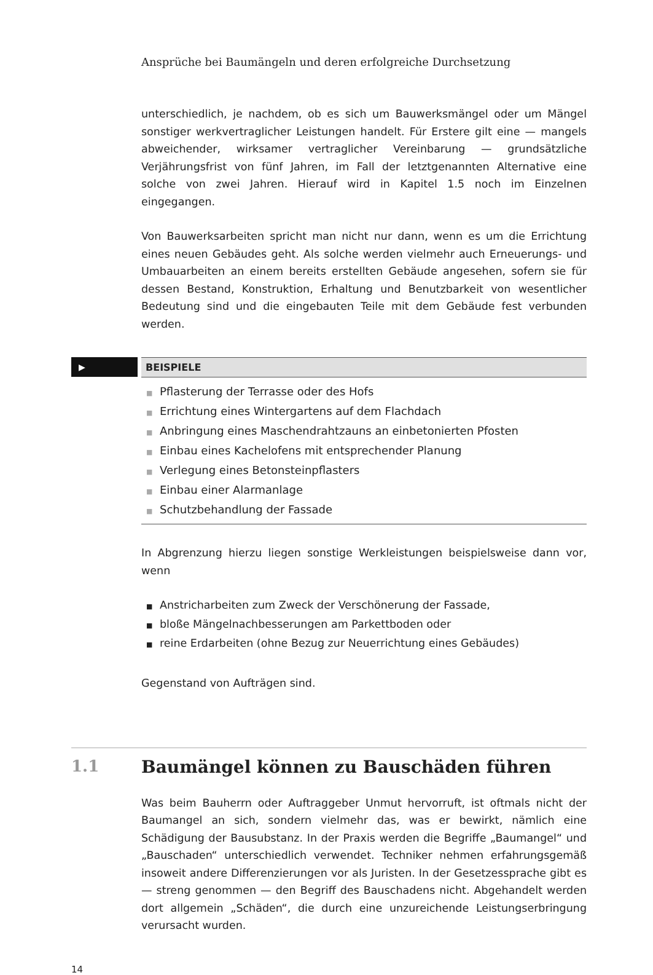Ansprüche bei Baumängeln und deren erfolgreiche Durchsetzung
unterschiedlich, je nachdem, ob es sich um Bauwerksmängel oder um Mängel sonstiger werkvertraglicher Leistungen handelt. Für Erstere gilt eine — mangels abweichender, wirksamer vertraglicher Vereinbarung — grundsätzliche Verjährungsfrist von fünf Jahren, im Fall der letztgenannten Alternative eine solche von zwei Jahren. Hierauf wird in Kapitel 1.5 noch im Einzelnen eingegangen.
Von Bauwerksarbeiten spricht man nicht nur dann, wenn es um die Errichtung eines neuen Gebäudes geht. Als solche werden vielmehr auch Erneuerungs- und Umbauarbeiten an einem bereits erstellten Gebäude angesehen, sofern sie für dessen Bestand, Konstruktion, Erhaltung und Benutzbarkeit von wesentlicher Bedeutung sind und die eingebauten Teile mit dem Gebäude fest verbunden werden.
▶
BEISPIELE
■ Pflasterung der Terrasse oder des Hofs
■ Errichtung eines Wintergartens auf dem Flachdach
■ Anbringung eines Maschendrahtzauns an einbetonierten Pfosten
■ Einbau eines Kachelofens mit entsprechender Planung
■ Verlegung eines Betonsteinpflasters
■ Einbau einer Alarmanlage
■ Schutzbehandlung der Fassade
In Abgrenzung hierzu liegen sonstige Werkleistungen beispielsweise dann vor, wenn
■ Anstricharbeiten zum Zweck der Verschönerung der Fassade,
■ bloße Mängelnachbesserungen am Parkettboden oder
■ reine Erdarbeiten (ohne Bezug zur Neuerrichtung eines Gebäudes)
Gegenstand von Aufträgen sind.
1.1 Baumängel können zu Bauschäden führen
Was beim Bauherrn oder Auftraggeber Unmut hervorruft, ist oftmals nicht der Baumangel an sich, sondern vielmehr das, was er bewirkt, nämlich eine Schädigung der Bausubstanz. In der Praxis werden die Begriffe „Baumangel“ und „Bauschaden“ unterschiedlich verwendet. Techniker nehmen erfahrungsgemäß insoweit andere Differenzierungen vor als Juristen. In der Gesetzessprache gibt es — streng genommen — den Begriff des Bauschadens nicht. Abgehandelt werden dort allgemein „Schäden“, die durch eine unzureichende Leistungserbringung verursacht wurden.
14